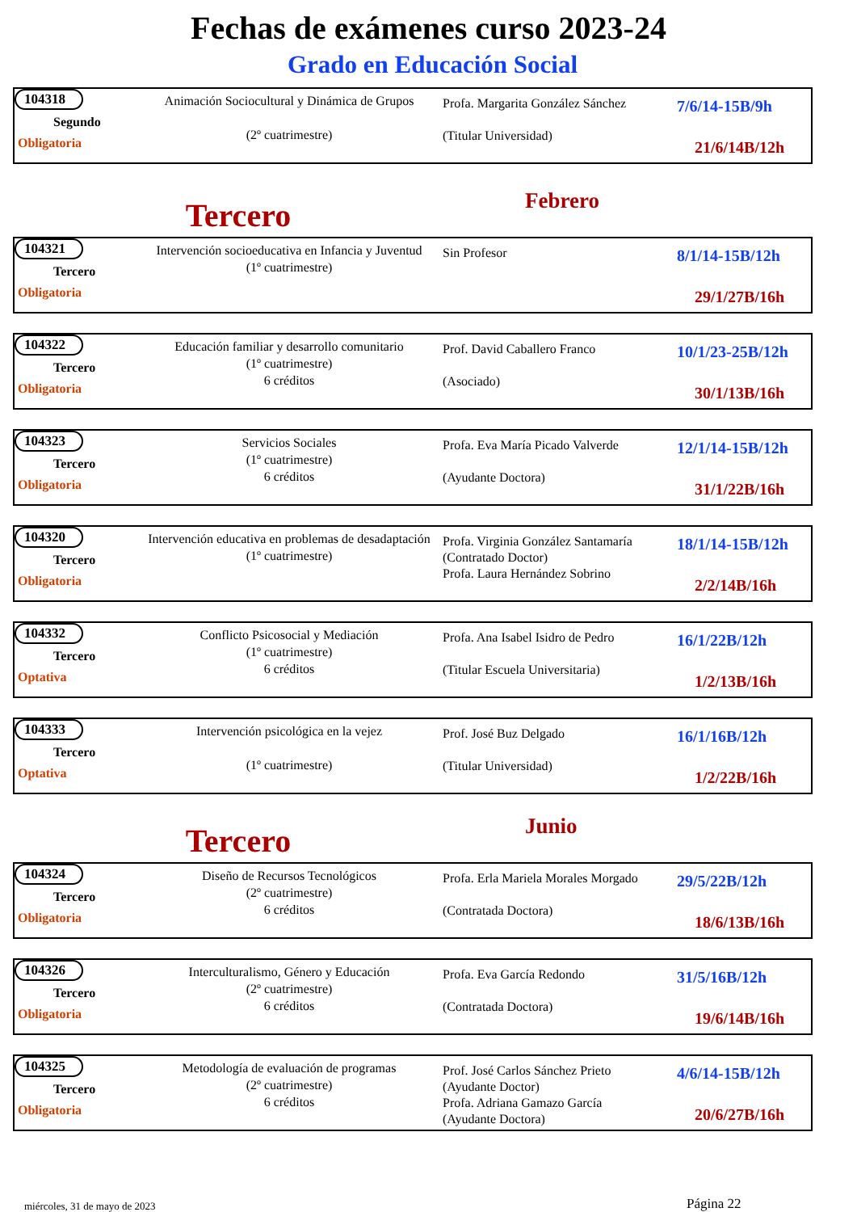Fechas de exámenes curso 2023-24
Grado en Educación Social
| 104318 Segundo Obligatoria | Animación Sociocultural y Dinámica de Grupos (2º cuatrimestre) | Profa. Margarita González Sánchez (Titular Universidad) | 7/6/14-15B/9h 21/6/14B/12h |
Tercero
Febrero
| 104321 Tercero Obligatoria | Intervención socioeducativa en Infancia y Juventud (1º cuatrimestre) | Sin Profesor | 8/1/14-15B/12h 29/1/27B/16h |
| 104322 Tercero Obligatoria | Educación familiar y desarrollo comunitario (1º cuatrimestre) 6 créditos | Prof. David Caballero Franco (Asociado) | 10/1/23-25B/12h 30/1/13B/16h |
| 104323 Tercero Obligatoria | Servicios Sociales (1º cuatrimestre) 6 créditos | Profa. Eva María Picado Valverde (Ayudante Doctora) | 12/1/14-15B/12h 31/1/22B/16h |
| 104320 Tercero Obligatoria | Intervención educativa en problemas de desadaptación (1º cuatrimestre) | Profa. Virginia González Santamaría (Contratado Doctor) Profa. Laura Hernández Sobrino | 18/1/14-15B/12h 2/2/14B/16h |
| 104332 Tercero Optativa | Conflicto Psicosocial y Mediación (1º cuatrimestre) 6 créditos | Profa. Ana Isabel Isidro de Pedro (Titular Escuela Universitaria) | 16/1/22B/12h 1/2/13B/16h |
| 104333 Tercero Optativa | Intervención psicológica en la vejez (1º cuatrimestre) | Prof. José Buz Delgado (Titular Universidad) | 16/1/16B/12h 1/2/22B/16h |
Tercero
Junio
| 104324 Tercero Obligatoria | Diseño de Recursos Tecnológicos (2º cuatrimestre) 6 créditos | Profa. Erla Mariela Morales Morgado (Contratada Doctora) | 29/5/22B/12h 18/6/13B/16h |
| 104326 Tercero Obligatoria | Interculturalismo, Género y Educación (2º cuatrimestre) 6 créditos | Profa. Eva García Redondo (Contratada Doctora) | 31/5/16B/12h 19/6/14B/16h |
| 104325 Tercero Obligatoria | Metodología de evaluación de programas (2º cuatrimestre) 6 créditos | Prof. José Carlos Sánchez Prieto (Ayudante Doctor) Profa. Adriana Gamazo García (Ayudante Doctora) | 4/6/14-15B/12h 20/6/27B/16h |
miércoles, 31 de mayo de 2023 Página 22